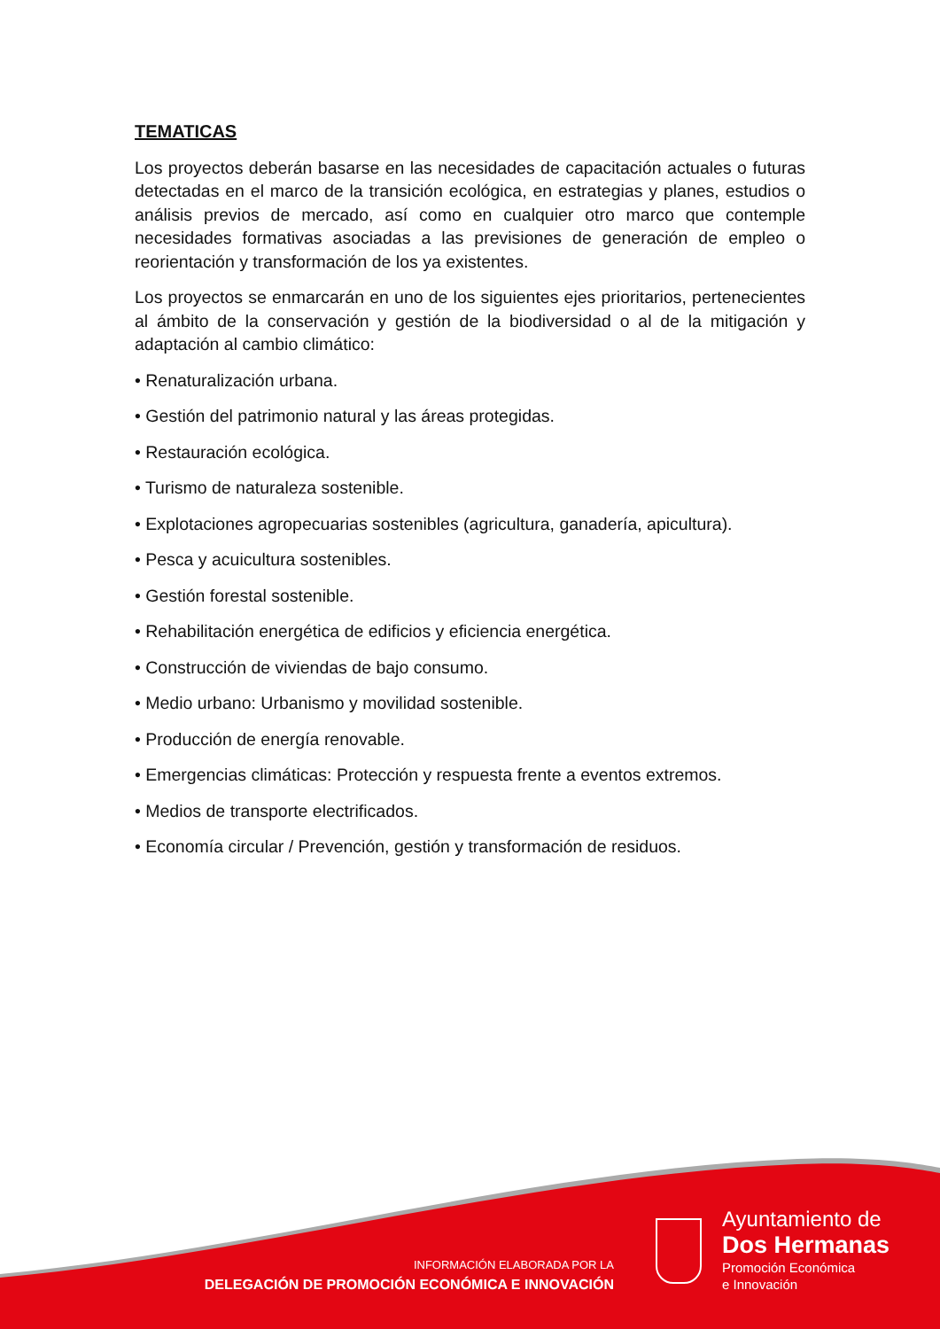TEMATICAS
Los proyectos deberán basarse en las necesidades de capacitación actuales o futuras detectadas en el marco de la transición ecológica, en estrategias y planes, estudios o análisis previos de mercado, así como en cualquier otro marco que contemple necesidades formativas asociadas a las previsiones de generación de empleo o reorientación y transformación de los ya existentes.
Los proyectos se enmarcarán en uno de los siguientes ejes prioritarios, pertenecientes al ámbito de la conservación y gestión de la biodiversidad o al de la mitigación y adaptación al cambio climático:
• Renaturalización urbana.
• Gestión del patrimonio natural y las áreas protegidas.
• Restauración ecológica.
• Turismo de naturaleza sostenible.
• Explotaciones agropecuarias sostenibles (agricultura, ganadería, apicultura).
• Pesca y acuicultura sostenibles.
• Gestión forestal sostenible.
• Rehabilitación energética de edificios y eficiencia energética.
• Construcción de viviendas de bajo consumo.
• Medio urbano: Urbanismo y movilidad sostenible.
• Producción de energía renovable.
• Emergencias climáticas: Protección y respuesta frente a eventos extremos.
• Medios de transporte electrificados.
• Economía circular / Prevención, gestión y transformación de residuos.
INFORMACIÓN ELABORADA POR LA
DELEGACIÓN DE PROMOCIÓN ECONÓMICA E INNOVACIÓN
Ayuntamiento de
Dos Hermanas
Promoción Económica
e Innovación